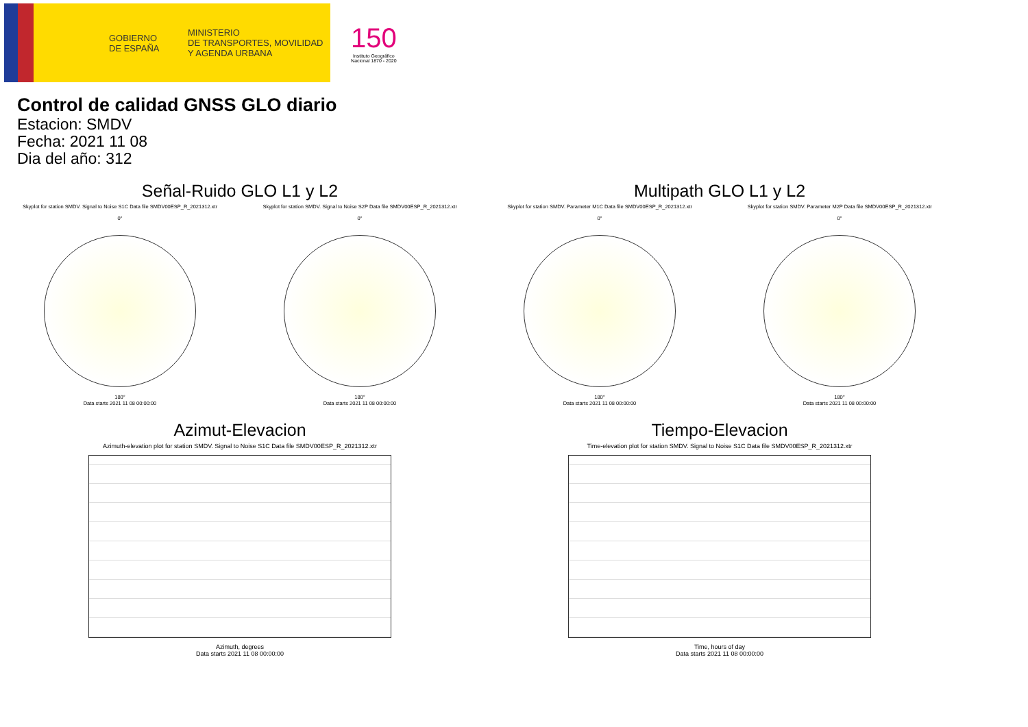GOBIERNO
DE ESPAÑA
MINISTERIO
DE TRANSPORTES, MOVILIDAD
Y AGENDA URBANA
150
Instituto Geográfico
Nacional 1870 - 2020
Control de calidad GNSS GLO diario
Estacion: SMDV
Fecha: 2021 11 08
Dia del año: 312
Señal-Ruido GLO L1 y L2
Skyplot for station SMDV. Signal to Noise S1C Data file SMDV00ESP_R_2021312.xtr Skyplot for station SMDV. Signal to Noise S2P Data file SMDV00ESP_R_2021312.xtr
0°
180°
Data starts 2021 11 08 00:00:00
0°
180°
Data starts 2021 11 08 00:00:00
Multipath GLO L1 y L2
Skyplot for station SMDV. Parameter M1C Data file SMDV00ESP_R_2021312.xtr Skyplot for station SMDV. Parameter M2P Data file SMDV00ESP_R_2021312.xtr
0°
180°
Data starts 2021 11 08 00:00:00
0°
180°
Data starts 2021 11 08 00:00:00
Azimut-Elevacion
Azimuth-elevation plot for station SMDV. Signal to Noise S1C Data file SMDV00ESP_R_2021312.xtr
Azimuth, degrees
Data starts 2021 11 08 00:00:00
Tiempo-Elevacion
Time-elevation plot for station SMDV. Signal to Noise S1C Data file SMDV00ESP_R_2021312.xtr
Time, hours of day
Data starts 2021 11 08 00:00:00